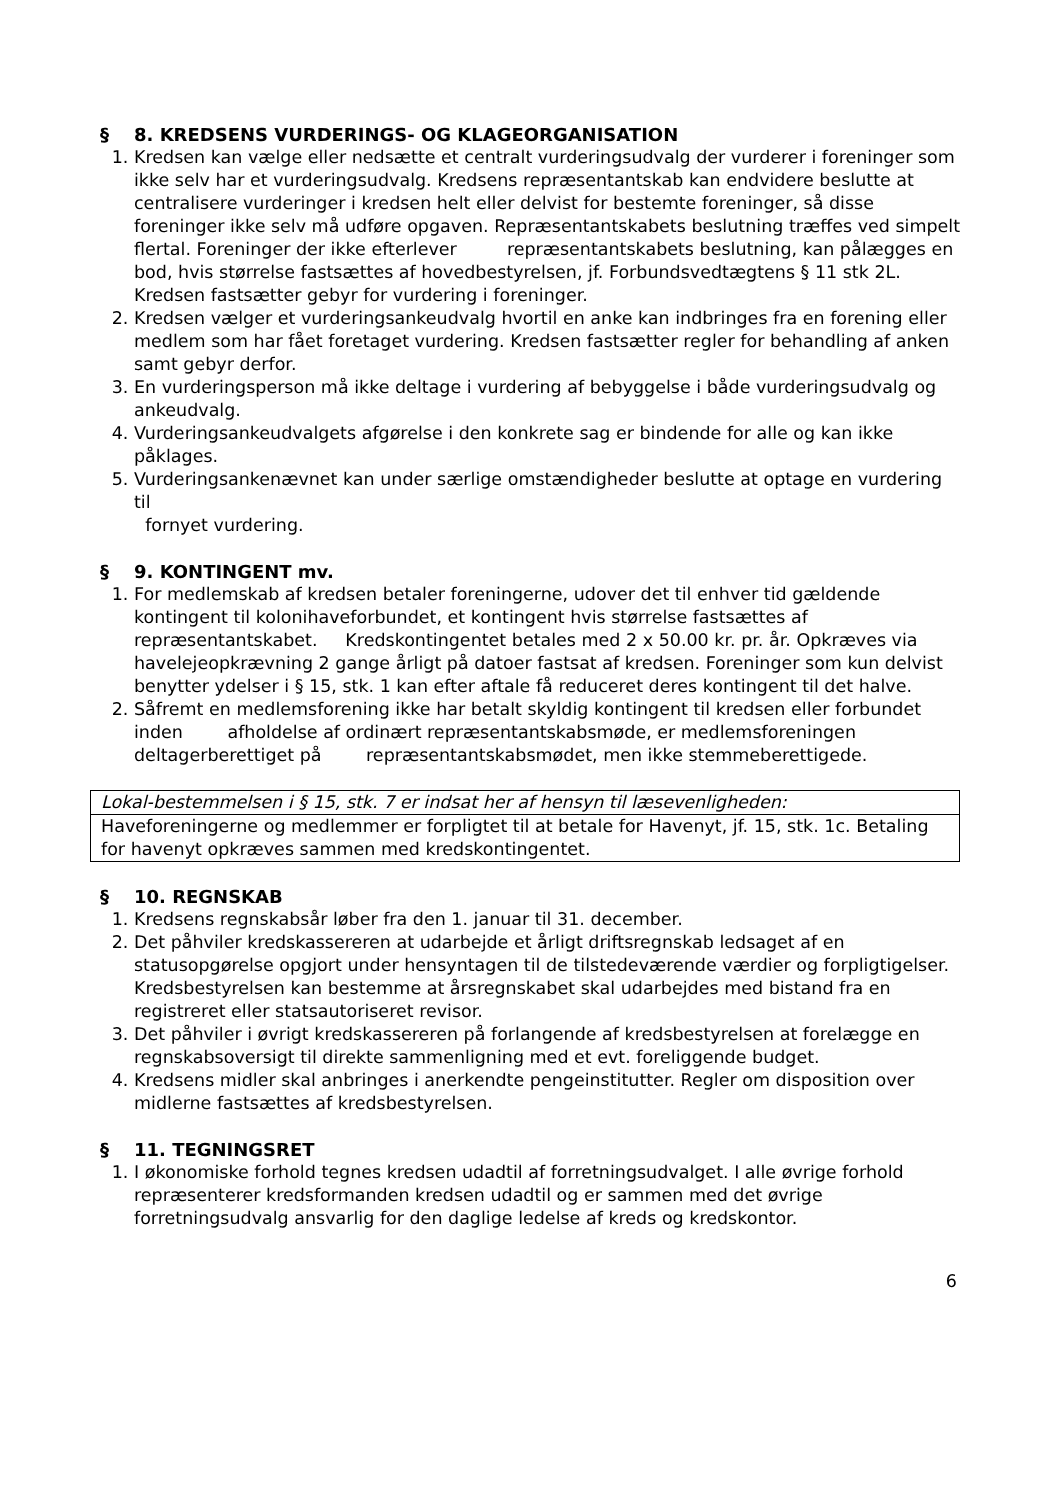§ 8. KREDSENS VURDERINGS- OG KLAGEORGANISATION
1. Kredsen kan vælge eller nedsætte et centralt vurderingsudvalg der vurderer i foreninger som ikke selv har et vurderingsudvalg. Kredsens repræsentantskab kan endvidere beslutte at centralisere vurderinger i kredsen helt eller delvist for bestemte foreninger, så disse foreninger ikke selv må udføre opgaven. Repræsentantskabets beslutning træffes ved simpelt flertal. Foreninger der ikke efterlever repræsentantskabets beslutning, kan pålægges en bod, hvis størrelse fastsættes af hovedbestyrelsen, jf. Forbundsvedtægtens § 11 stk 2L. Kredsen fastsætter gebyr for vurdering i foreninger.
2. Kredsen vælger et vurderingsankeudvalg hvortil en anke kan indbringes fra en forening eller medlem som har fået foretaget vurdering. Kredsen fastsætter regler for behandling af anken samt gebyr derfor.
3. En vurderingsperson må ikke deltage i vurdering af bebyggelse i både vurderingsudvalg og ankeudvalg.
4. Vurderingsankeudvalgets afgørelse i den konkrete sag er bindende for alle og kan ikke påklages.
5. Vurderingsankenævnet kan under særlige omstændigheder beslutte at optage en vurdering til
fornyet vurdering.
§ 9. KONTINGENT mv.
1. For medlemskab af kredsen betaler foreningerne, udover det til enhver tid gældende kontingent til kolonihaveforbundet, et kontingent hvis størrelse fastsættes af repræsentantskabet. Kredskontingentet betales med 2 x 50.00 kr. pr. år. Opkræves via havelejeopkrævning 2 gange årligt på datoer fastsat af kredsen. Foreninger som kun delvist benytter ydelser i § 15, stk. 1 kan efter aftale få reduceret deres kontingent til det halve.
2. Såfremt en medlemsforening ikke har betalt skyldig kontingent til kredsen eller forbundet inden afholdelse af ordinært repræsentantskabsmøde, er medlemsforeningen deltagerberettiget på repræsentantskabsmødet, men ikke stemmeberettigede.
| Lokal-bestemmelsen i § 15, stk. 7 er indsat her af hensyn til læsevenligheden: |
| Haveforeningerne og medlemmer er forpligtet til at betale for Havenyt, jf. 15, stk. 1c. Betaling for havenyt opkræves sammen med kredskontingentet. |
§ 10. REGNSKAB
1. Kredsens regnskabsår løber fra den 1. januar til 31. december.
2. Det påhviler kredskassereren at udarbejde et årligt driftsregnskab ledsaget af en statusopgørelse opgjort under hensyntagen til de tilstedeværende værdier og forpligtigelser. Kredsbestyrelsen kan bestemme at årsregnskabet skal udarbejdes med bistand fra en registreret eller statsautoriseret revisor.
3. Det påhviler i øvrigt kredskassereren på forlangende af kredsbestyrelsen at forelægge en regnskabsoversigt til direkte sammenligning med et evt. foreliggende budget.
4. Kredsens midler skal anbringes i anerkendte pengeinstitutter. Regler om disposition over midlerne fastsættes af kredsbestyrelsen.
§ 11. TEGNINGSRET
1. I økonomiske forhold tegnes kredsen udadtil af forretningsudvalget. I alle øvrige forhold repræsenterer kredsformanden kredsen udadtil og er sammen med det øvrige forretningsudvalg ansvarlig for den daglige ledelse af kreds og kredskontor.
6